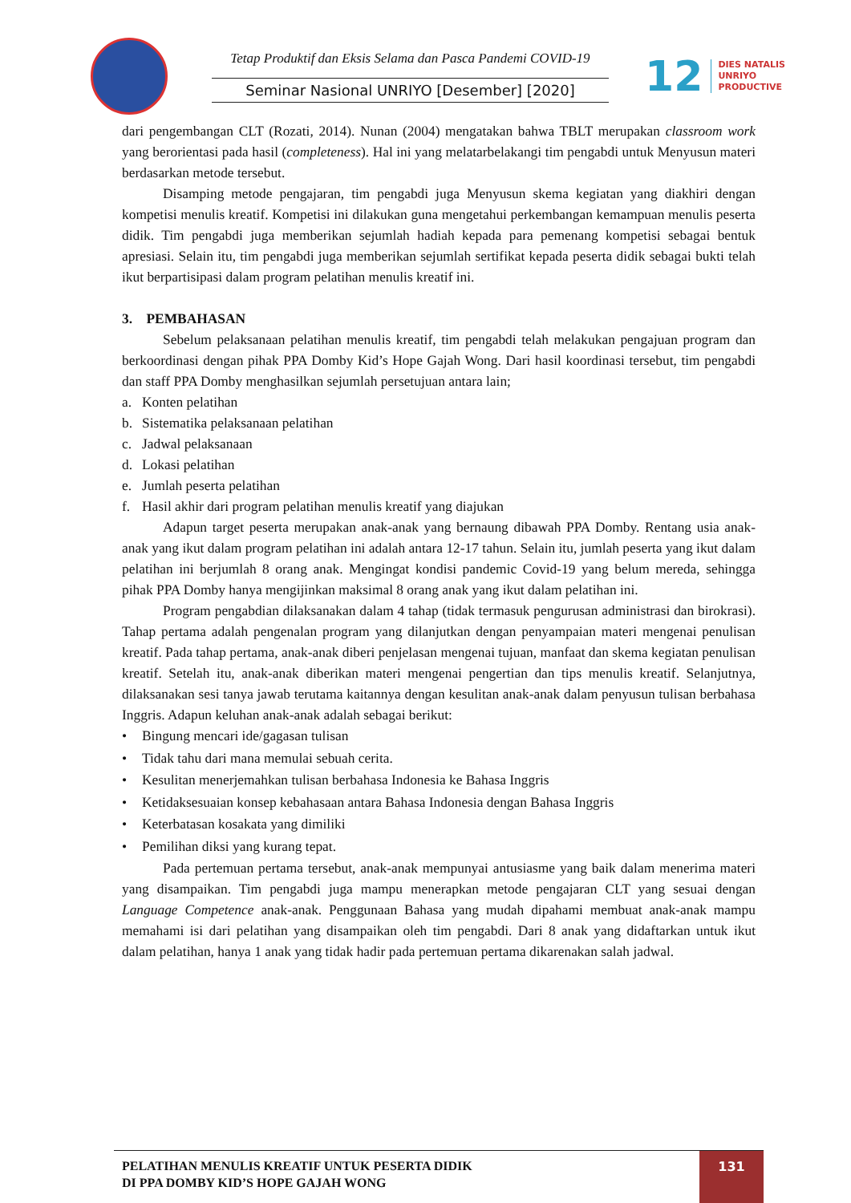Tetap Produktif dan Eksis Selama dan Pasca Pandemi COVID-19
Seminar Nasional UNRIYO [Desember] [2020]
12
DIES NATALIS
UNRIYO
PRODUCTIVE
dari pengembangan CLT (Rozati, 2014). Nunan (2004) mengatakan bahwa TBLT merupakan classroom work yang berorientasi pada hasil (completeness). Hal ini yang melatarbelakangi tim pengabdi untuk Menyusun materi berdasarkan metode tersebut.
Disamping metode pengajaran, tim pengabdi juga Menyusun skema kegiatan yang diakhiri dengan kompetisi menulis kreatif. Kompetisi ini dilakukan guna mengetahui perkembangan kemampuan menulis peserta didik. Tim pengabdi juga memberikan sejumlah hadiah kepada para pemenang kompetisi sebagai bentuk apresiasi. Selain itu, tim pengabdi juga memberikan sejumlah sertifikat kepada peserta didik sebagai bukti telah ikut berpartisipasi dalam program pelatihan menulis kreatif ini.
3. PEMBAHASAN
Sebelum pelaksanaan pelatihan menulis kreatif, tim pengabdi telah melakukan pengajuan program dan berkoordinasi dengan pihak PPA Domby Kid’s Hope Gajah Wong. Dari hasil koordinasi tersebut, tim pengabdi dan staff PPA Domby menghasilkan sejumlah persetujuan antara lain;
a. Konten pelatihan
b. Sistematika pelaksanaan pelatihan
c. Jadwal pelaksanaan
d. Lokasi pelatihan
e. Jumlah peserta pelatihan
f. Hasil akhir dari program pelatihan menulis kreatif yang diajukan
Adapun target peserta merupakan anak-anak yang bernaung dibawah PPA Domby. Rentang usia anak-anak yang ikut dalam program pelatihan ini adalah antara 12-17 tahun. Selain itu, jumlah peserta yang ikut dalam pelatihan ini berjumlah 8 orang anak. Mengingat kondisi pandemic Covid-19 yang belum mereda, sehingga pihak PPA Domby hanya mengijinkan maksimal 8 orang anak yang ikut dalam pelatihan ini.
Program pengabdian dilaksanakan dalam 4 tahap (tidak termasuk pengurusan administrasi dan birokrasi). Tahap pertama adalah pengenalan program yang dilanjutkan dengan penyampaian materi mengenai penulisan kreatif. Pada tahap pertama, anak-anak diberi penjelasan mengenai tujuan, manfaat dan skema kegiatan penulisan kreatif. Setelah itu, anak-anak diberikan materi mengenai pengertian dan tips menulis kreatif. Selanjutnya, dilaksanakan sesi tanya jawab terutama kaitannya dengan kesulitan anak-anak dalam penyusun tulisan berbahasa Inggris. Adapun keluhan anak-anak adalah sebagai berikut:
• Bingung mencari ide/gagasan tulisan
• Tidak tahu dari mana memulai sebuah cerita.
• Kesulitan menerjemahkan tulisan berbahasa Indonesia ke Bahasa Inggris
• Ketidaksesuaian konsep kebahasaan antara Bahasa Indonesia dengan Bahasa Inggris
• Keterbatasan kosakata yang dimiliki
• Pemilihan diksi yang kurang tepat.
Pada pertemuan pertama tersebut, anak-anak mempunyai antusiasme yang baik dalam menerima materi yang disampaikan. Tim pengabdi juga mampu menerapkan metode pengajaran CLT yang sesuai dengan Language Competence anak-anak. Penggunaan Bahasa yang mudah dipahami membuat anak-anak mampu memahami isi dari pelatihan yang disampaikan oleh tim pengabdi. Dari 8 anak yang didaftarkan untuk ikut dalam pelatihan, hanya 1 anak yang tidak hadir pada pertemuan pertama dikarenakan salah jadwal.
PELATIHAN MENULIS KREATIF UNTUK PESERTA DIDIK
DI PPA DOMBY KID’S HOPE GAJAH WONG
131